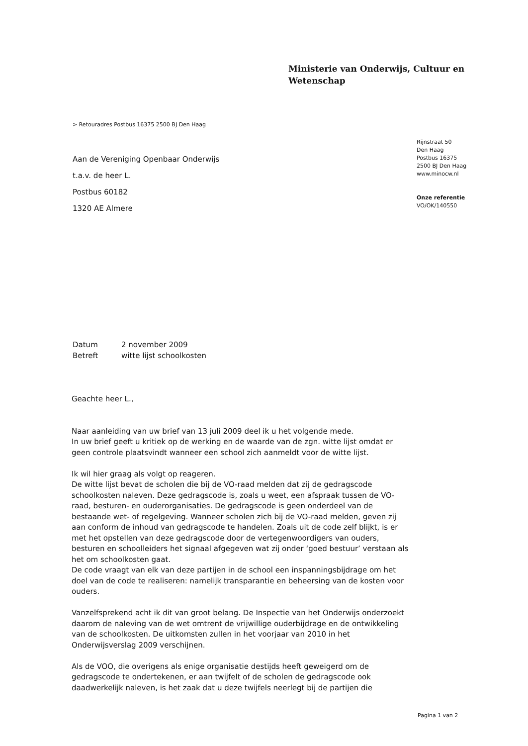Ministerie van Onderwijs, Cultuur en
Wetenschap
> Retouradres Postbus 16375 2500 BJ Den Haag
Rijnstraat 50
Den Haag
Postbus 16375
2500 BJ Den Haag
www.minocw.nl
Onze referentie
VO/OK/140550
Aan de Vereniging Openbaar Onderwijs
t.a.v. de heer L.
Postbus 60182
1320 AE Almere
Datum 2 november 2009
Betreft witte lijst schoolkosten
Geachte heer L.,
Naar aanleiding van uw brief van 13 juli 2009 deel ik u het volgende mede.
In uw brief geeft u kritiek op de werking en de waarde van de zgn. witte lijst omdat er geen controle plaatsvindt wanneer een school zich aanmeldt voor de witte lijst.
Ik wil hier graag als volgt op reageren.
De witte lijst bevat de scholen die bij de VO-raad melden dat zij de gedragscode schoolkosten naleven. Deze gedragscode is, zoals u weet, een afspraak tussen de VO-raad, besturen- en ouderorganisaties. De gedragscode is geen onderdeel van de bestaande wet- of regelgeving. Wanneer scholen zich bij de VO-raad melden, geven zij aan conform de inhoud van gedragscode te handelen. Zoals uit de code zelf blijkt, is er met het opstellen van deze gedragscode door de vertegenwoordigers van ouders, besturen en schoolleiders het signaal afgegeven wat zij onder ‘goed bestuur’ verstaan als het om schoolkosten gaat.
De code vraagt van elk van deze partijen in de school een inspanningsbijdrage om het doel van de code te realiseren: namelijk transparantie en beheersing van de kosten voor ouders.
Vanzelfsprekend acht ik dit van groot belang. De Inspectie van het Onderwijs onderzoekt daarom de naleving van de wet omtrent de vrijwillige ouderbijdrage en de ontwikkeling van de schoolkosten. De uitkomsten zullen in het voorjaar van 2010 in het Onderwijsverslag 2009 verschijnen.
Als de VOO, die overigens als enige organisatie destijds heeft geweigerd om de gedragscode te ondertekenen, er aan twijfelt of de scholen de gedragscode ook daadwerkelijk naleven, is het zaak dat u deze twijfels neerlegt bij de partijen die
Pagina 1 van 2